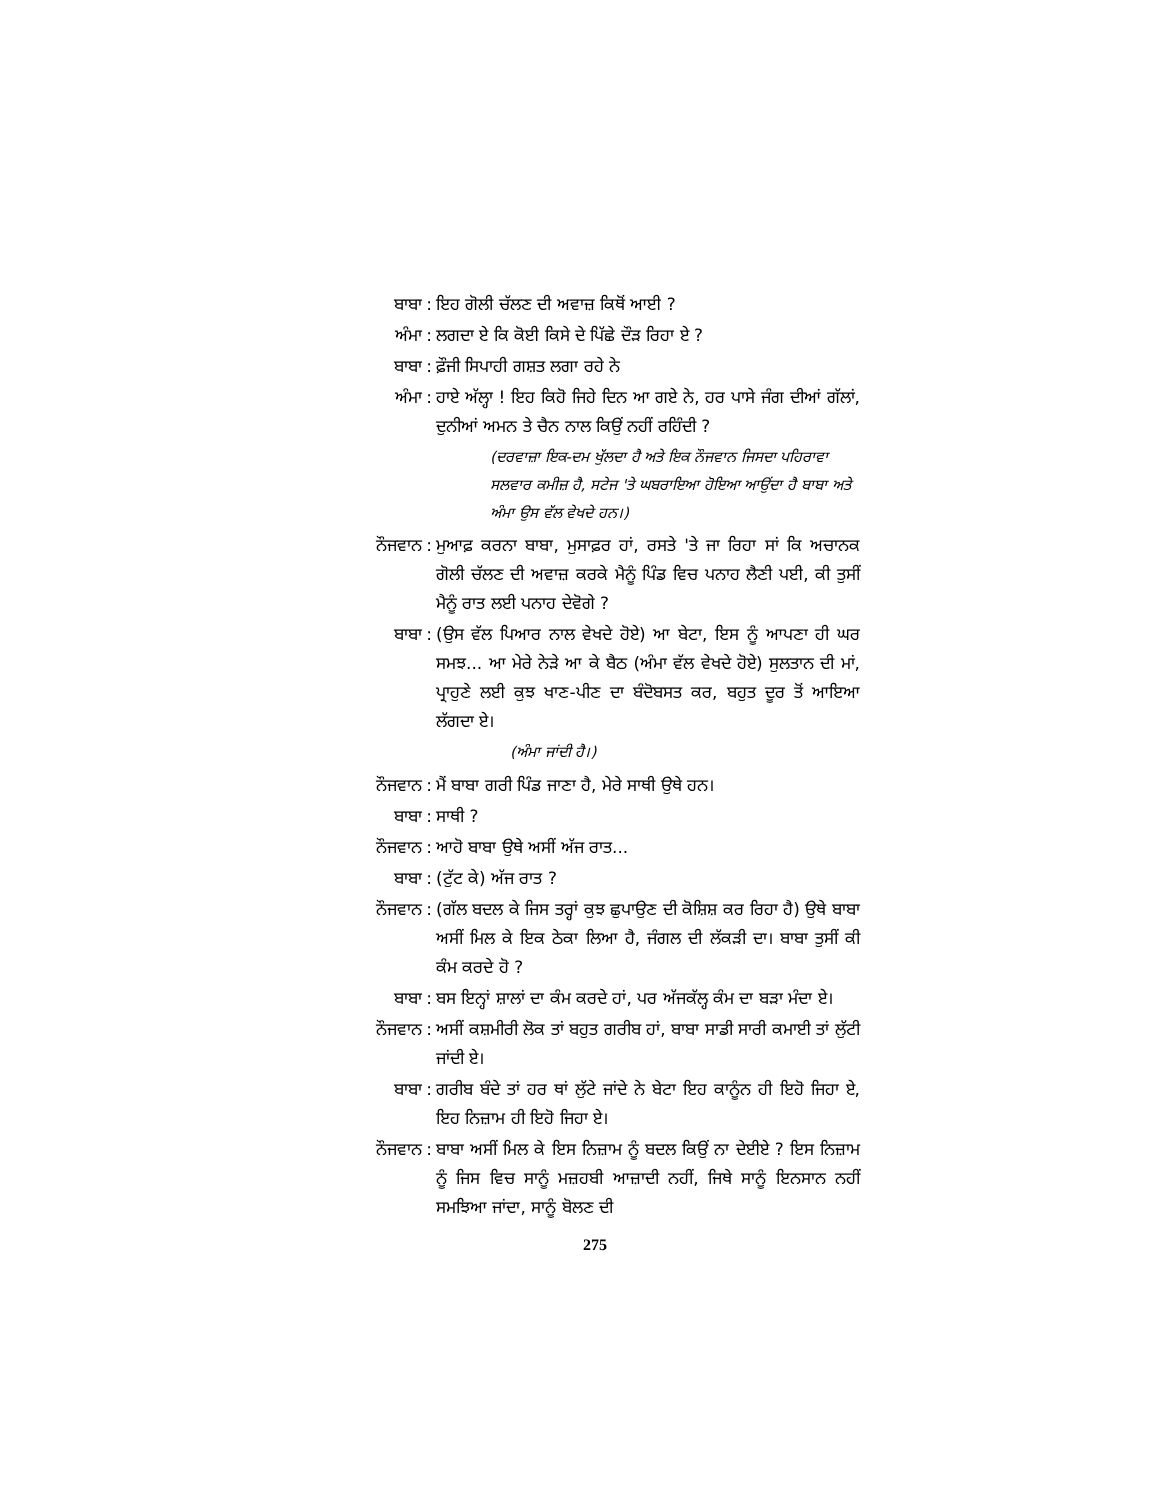ਬਾਬਾ: ਇਹ ਗੋਲੀ ਚੱਲਣ ਦੀ ਅਵਾਜ਼ ਕਿਥੋਂ ਆਈ ?
ਅੰਮਾ: ਲਗਦਾ ਏ ਕਿ ਕੋਈ ਕਿਸੇ ਦੇ ਪਿੱਛੇ ਦੌੜ ਰਿਹਾ ਏ ?
ਬਾਬਾ: ਫ਼ੌਜੀ ਸਿਪਾਹੀ ਗਸ਼ਤ ਲਗਾ ਰਹੇ ਨੇ
ਅੰਮਾ: ਹਾਏ ਅੱਲ੍ਹਾ ! ਇਹ ਕਿਹੋ ਜਿਹੇ ਦਿਨ ਆ ਗਏ ਨੇ, ਹਰ ਪਾਸੇ ਜੰਗ ਦੀਆਂ ਗੱਲਾਂ, ਦੁਨੀਆਂ ਅਮਨ ਤੇ ਚੈਨ ਨਾਲ ਕਿਉਂ ਨਹੀਂ ਰਹਿੰਦੀ ?
(ਦਰਵਾਜ਼ਾ ਇਕ-ਦਮ ਖੁੱਲਦਾ ਹੈ ਅਤੇ ਇਕ ਨੌਜਵਾਨ ਜਿਸਦਾ ਪਹਿਰਾਵਾ ਸਲਵਾਰ ਕਮੀਜ਼ ਹੈ, ਸਟੇਜ 'ਤੇ ਘਬਰਾਇਆ ਹੋਇਆ ਆਉਂਦਾ ਹੈ ਬਾਬਾ ਅਤੇ ਅੰਮਾ ਉਸ ਵੱਲ ਵੇਖਦੇ ਹਨ।)
ਨੌਜਵਾਨ: ਮੁਆਫ਼ ਕਰਨਾ ਬਾਬਾ, ਮੁਸਾਫ਼ਰ ਹਾਂ, ਰਸਤੇ 'ਤੇ ਜਾ ਰਿਹਾ ਸਾਂ ਕਿ ਅਚਾਨਕ ਗੋਲੀ ਚੱਲਣ ਦੀ ਅਵਾਜ਼ ਕਰਕੇ ਮੈਨੂੰ ਪਿੰਡ ਵਿਚ ਪਨਾਹ ਲੈਣੀ ਪਈ, ਕੀ ਤੁਸੀਂ ਮੈਨੂੰ ਰਾਤ ਲਈ ਪਨਾਹ ਦੇਵੋਗੇ ?
ਬਾਬਾ: (ਉਸ ਵੱਲ ਪਿਆਰ ਨਾਲ ਵੇਖਦੇ ਹੋਏ) ਆ ਬੇਟਾ, ਇਸ ਨੂੰ ਆਪਣਾ ਹੀ ਘਰ ਸਮਝ... ਆ ਮੇਰੇ ਨੇੜੇ ਆ ਕੇ ਬੈਠ (ਅੰਮਾ ਵੱਲ ਵੇਖਦੇ ਹੋਏ) ਸੁਲਤਾਨ ਦੀ ਮਾਂ, ਪ੍ਰਾਹੁਣੇ ਲਈ ਕੁਝ ਖਾਣ-ਪੀਣ ਦਾ ਬੰਦੋਬਸਤ ਕਰ, ਬਹੁਤ ਦੂਰ ਤੋਂ ਆਇਆ ਲੱਗਦਾ ਏ।
(ਅੰਮਾ ਜਾਂਦੀ ਹੈ।)
ਨੌਜਵਾਨ: ਮੈਂ ਬਾਬਾ ਗਰੀ ਪਿੰਡ ਜਾਣਾ ਹੈ, ਮੇਰੇ ਸਾਥੀ ਉਥੇ ਹਨ।
ਬਾਬਾ: ਸਾਥੀ ?
ਨੌਜਵਾਨ: ਆਹੋ ਬਾਬਾ ਉਥੇ ਅਸੀਂ ਅੱਜ ਰਾਤ...
ਬਾਬਾ: (ਟੁੱਟ ਕੇ) ਅੱਜ ਰਾਤ ?
ਨੌਜਵਾਨ: (ਗੱਲ ਬਦਲ ਕੇ ਜਿਸ ਤਰ੍ਹਾਂ ਕੁਝ ਛੁਪਾਉਣ ਦੀ ਕੋਸ਼ਿਸ਼ ਕਰ ਰਿਹਾ ਹੈ) ਉਥੇ ਬਾਬਾ ਅਸੀਂ ਮਿਲ ਕੇ ਇਕ ਠੇਕਾ ਲਿਆ ਹੈ, ਜੰਗਲ ਦੀ ਲੱਕੜੀ ਦਾ। ਬਾਬਾ ਤੁਸੀਂ ਕੀ ਕੰਮ ਕਰਦੇ ਹੋ ?
ਬਾਬਾ: ਬਸ ਇਨ੍ਹਾਂ ਸ਼ਾਲਾਂ ਦਾ ਕੰਮ ਕਰਦੇ ਹਾਂ, ਪਰ ਅੱਜਕੱਲ੍ਹ ਕੰਮ ਦਾ ਬੜਾ ਮੰਦਾ ਏ।
ਨੌਜਵਾਨ: ਅਸੀਂ ਕਸ਼ਮੀਰੀ ਲੋਕ ਤਾਂ ਬਹੁਤ ਗਰੀਬ ਹਾਂ, ਬਾਬਾ ਸਾਡੀ ਸਾਰੀ ਕਮਾਈ ਤਾਂ ਲੁੱਟੀ ਜਾਂਦੀ ਏ।
ਬਾਬਾ: ਗਰੀਬ ਬੰਦੇ ਤਾਂ ਹਰ ਥਾਂ ਲੁੱਟੇ ਜਾਂਦੇ ਨੇ ਬੇਟਾ ਇਹ ਕਾਨੂੰਨ ਹੀ ਇਹੋ ਜਿਹਾ ਏ, ਇਹ ਨਿਜ਼ਾਮ ਹੀ ਇਹੋ ਜਿਹਾ ਏ।
ਨੌਜਵਾਨ: ਬਾਬਾ ਅਸੀਂ ਮਿਲ ਕੇ ਇਸ ਨਿਜ਼ਾਮ ਨੂੰ ਬਦਲ ਕਿਉਂ ਨਾ ਦੇਈਏ ? ਇਸ ਨਿਜ਼ਾਮ ਨੂੰ ਜਿਸ ਵਿਚ ਸਾਨੂੰ ਮਜ਼ਹਬੀ ਆਜ਼ਾਦੀ ਨਹੀਂ, ਜਿਥੇ ਸਾਨੂੰ ਇਨਸਾਨ ਨਹੀਂ ਸਮਝਿਆ ਜਾਂਦਾ, ਸਾਨੂੰ ਬੋਲਣ ਦੀ
275